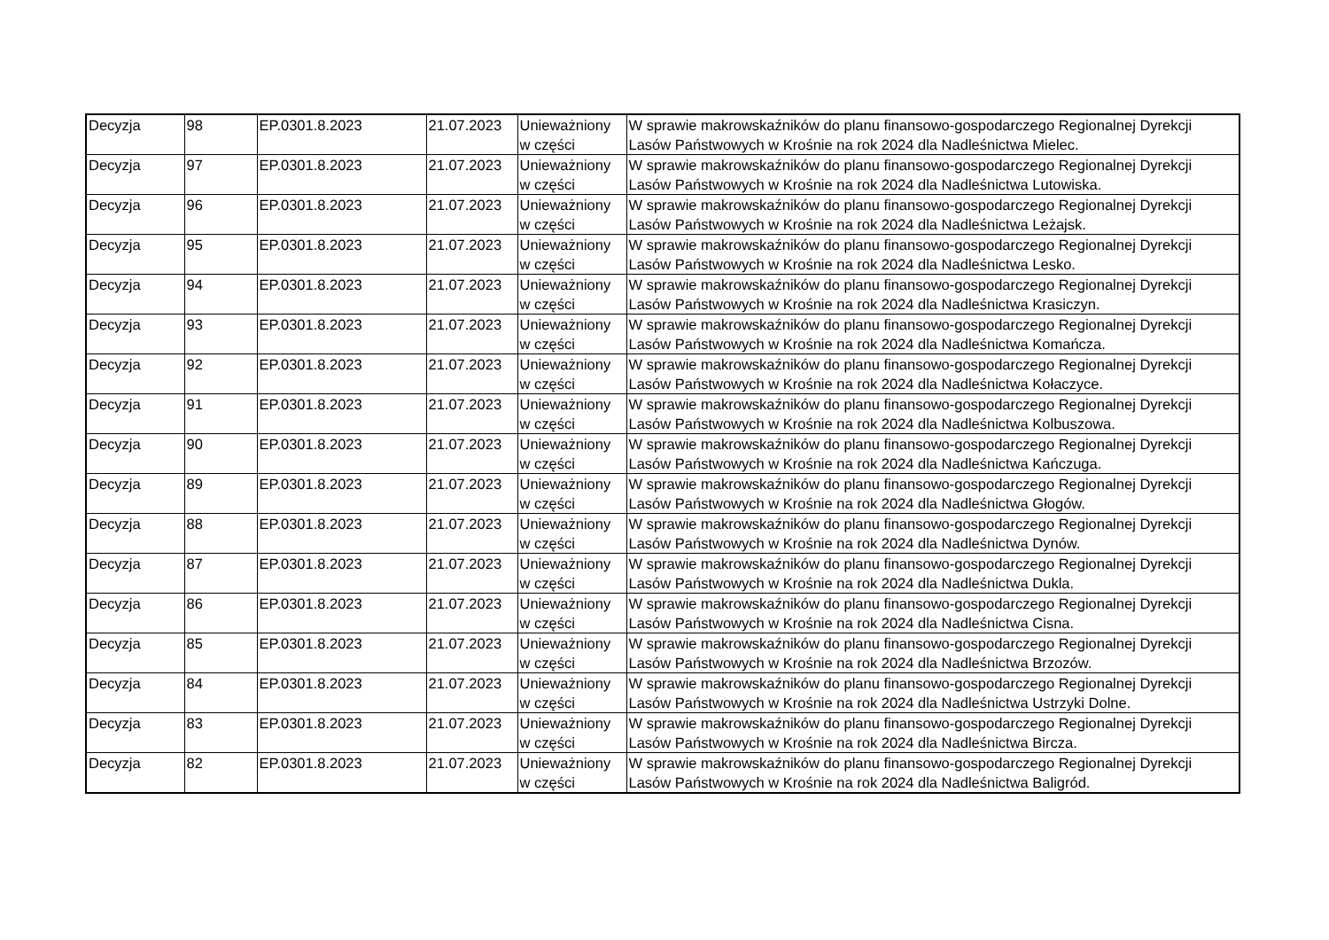| Decyzja | 98 | EP.0301.8.2023 | 21.07.2023 | Unieważniony w części | W sprawie makrowskaźników do planu finansowo-gospodarczego Regionalnej Dyrekcji Lasów Państwowych w Krośnie na rok 2024 dla Nadleśnictwa Mielec. |
| Decyzja | 97 | EP.0301.8.2023 | 21.07.2023 | Unieważniony w części | W sprawie makrowskaźników do planu finansowo-gospodarczego Regionalnej Dyrekcji Lasów Państwowych w Krośnie na rok 2024 dla Nadleśnictwa Lutowiska. |
| Decyzja | 96 | EP.0301.8.2023 | 21.07.2023 | Unieważniony w części | W sprawie makrowskaźników do planu finansowo-gospodarczego Regionalnej Dyrekcji Lasów Państwowych w Krośnie na rok 2024 dla Nadleśnictwa Leżajsk. |
| Decyzja | 95 | EP.0301.8.2023 | 21.07.2023 | Unieważniony w części | W sprawie makrowskaźników do planu finansowo-gospodarczego Regionalnej Dyrekcji Lasów Państwowych w Krośnie na rok 2024 dla Nadleśnictwa Lesko. |
| Decyzja | 94 | EP.0301.8.2023 | 21.07.2023 | Unieważniony w części | W sprawie makrowskaźników do planu finansowo-gospodarczego Regionalnej Dyrekcji Lasów Państwowych w Krośnie na rok 2024 dla Nadleśnictwa Krasiczyn. |
| Decyzja | 93 | EP.0301.8.2023 | 21.07.2023 | Unieważniony w części | W sprawie makrowskaźników do planu finansowo-gospodarczego Regionalnej Dyrekcji Lasów Państwowych w Krośnie na rok 2024 dla Nadleśnictwa Komańcza. |
| Decyzja | 92 | EP.0301.8.2023 | 21.07.2023 | Unieważniony w części | W sprawie makrowskaźników do planu finansowo-gospodarczego Regionalnej Dyrekcji Lasów Państwowych w Krośnie na rok 2024 dla Nadleśnictwa Kołaczyce. |
| Decyzja | 91 | EP.0301.8.2023 | 21.07.2023 | Unieważniony w części | W sprawie makrowskaźników do planu finansowo-gospodarczego Regionalnej Dyrekcji Lasów Państwowych w Krośnie na rok 2024 dla Nadleśnictwa Kolbuszowa. |
| Decyzja | 90 | EP.0301.8.2023 | 21.07.2023 | Unieważniony w części | W sprawie makrowskaźników do planu finansowo-gospodarczego Regionalnej Dyrekcji Lasów Państwowych w Krośnie na rok 2024 dla Nadleśnictwa Kańczuga. |
| Decyzja | 89 | EP.0301.8.2023 | 21.07.2023 | Unieważniony w części | W sprawie makrowskaźników do planu finansowo-gospodarczego Regionalnej Dyrekcji Lasów Państwowych w Krośnie na rok 2024 dla Nadleśnictwa Głogów. |
| Decyzja | 88 | EP.0301.8.2023 | 21.07.2023 | Unieważniony w części | W sprawie makrowskaźników do planu finansowo-gospodarczego Regionalnej Dyrekcji Lasów Państwowych w Krośnie na rok 2024 dla Nadleśnictwa Dynów. |
| Decyzja | 87 | EP.0301.8.2023 | 21.07.2023 | Unieważniony w części | W sprawie makrowskaźników do planu finansowo-gospodarczego Regionalnej Dyrekcji Lasów Państwowych w Krośnie na rok 2024 dla Nadleśnictwa Dukla. |
| Decyzja | 86 | EP.0301.8.2023 | 21.07.2023 | Unieważniony w części | W sprawie makrowskaźników do planu finansowo-gospodarczego Regionalnej Dyrekcji Lasów Państwowych w Krośnie na rok 2024 dla Nadleśnictwa Cisna. |
| Decyzja | 85 | EP.0301.8.2023 | 21.07.2023 | Unieważniony w części | W sprawie makrowskaźników do planu finansowo-gospodarczego Regionalnej Dyrekcji Lasów Państwowych w Krośnie na rok 2024 dla Nadleśnictwa Brzozów. |
| Decyzja | 84 | EP.0301.8.2023 | 21.07.2023 | Unieważniony w części | W sprawie makrowskaźników do planu finansowo-gospodarczego Regionalnej Dyrekcji Lasów Państwowych w Krośnie na rok 2024 dla Nadleśnictwa Ustrzyki Dolne. |
| Decyzja | 83 | EP.0301.8.2023 | 21.07.2023 | Unieważniony w części | W sprawie makrowskaźników do planu finansowo-gospodarczego Regionalnej Dyrekcji Lasów Państwowych w Krośnie na rok 2024 dla Nadleśnictwa Bircza. |
| Decyzja | 82 | EP.0301.8.2023 | 21.07.2023 | Unieważniony w części | W sprawie makrowskaźników do planu finansowo-gospodarczego Regionalnej Dyrekcji Lasów Państwowych w Krośnie na rok 2024 dla Nadleśnictwa Baligród. |